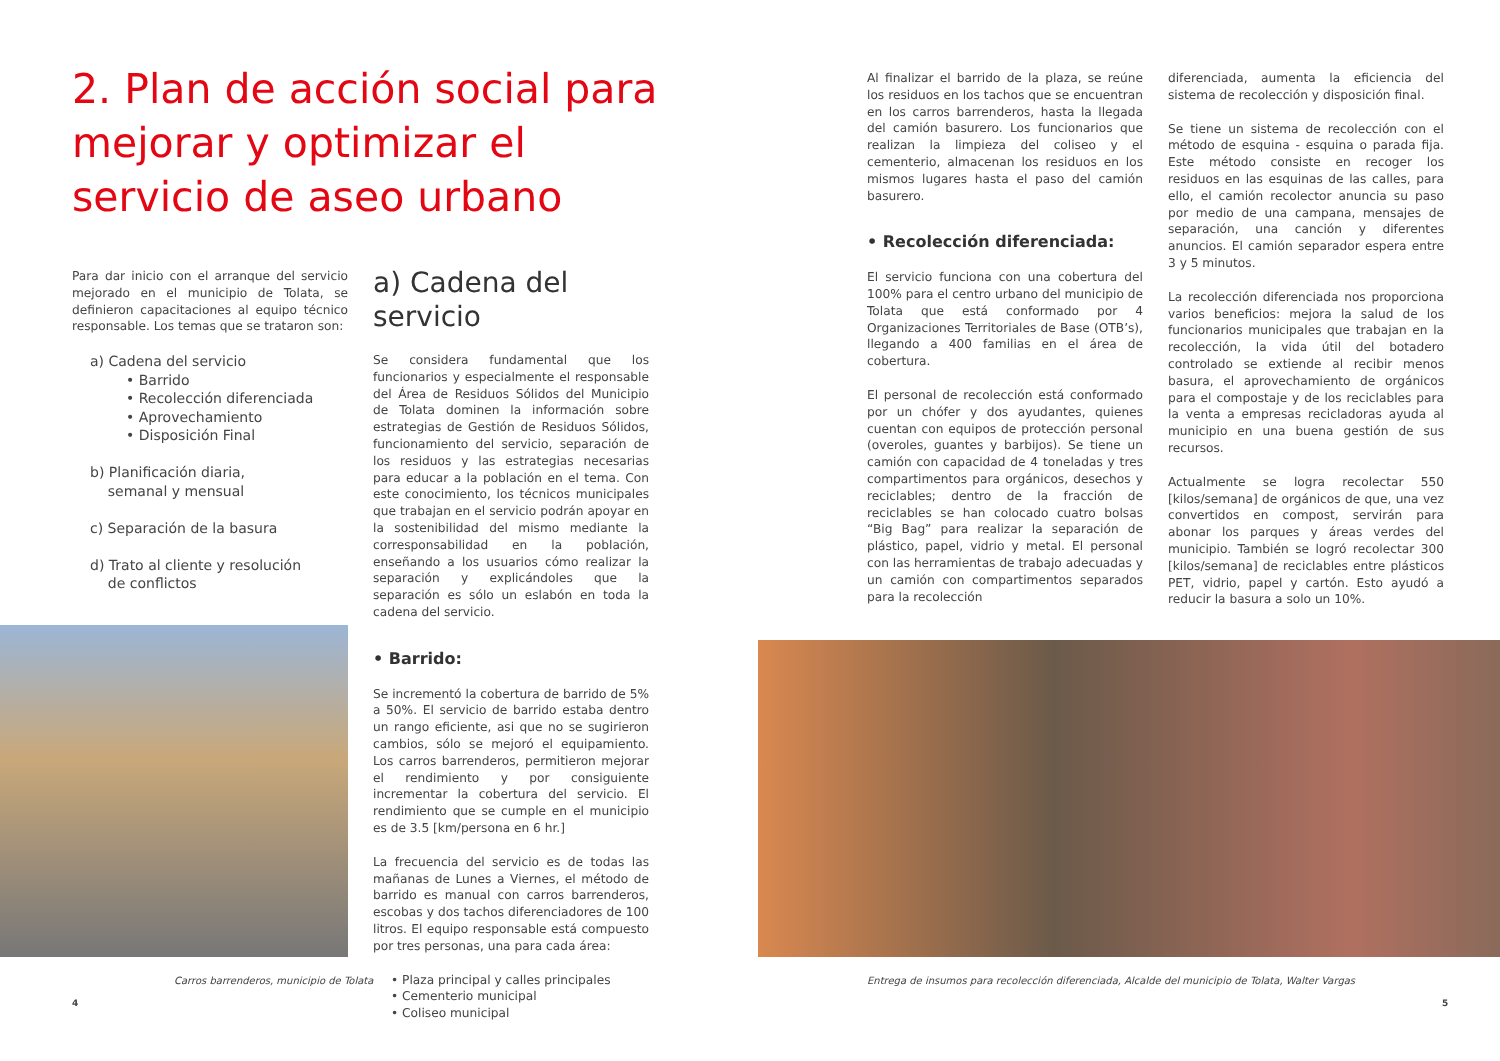2. Plan de acción social para mejorar y optimizar el servicio de aseo urbano
Para dar inicio con el arranque del servicio mejorado en el municipio de Tolata, se definieron capacitaciones al equipo técnico responsable. Los temas que se trataron son:
a) Cadena del servicio
• Barrido
• Recolección diferenciada
• Aprovechamiento
• Disposición Final
b) Planificación diaria,
semanal y mensual
c) Separación de la basura
d) Trato al cliente y resolución
de conflictos
Carros barrenderos, municipio de Tolata
a) Cadena del servicio
Se considera fundamental que los funcionarios y especialmente el responsable del Área de Residuos Sólidos del Municipio de Tolata dominen la información sobre estrategias de Gestión de Residuos Sólidos, funcionamiento del servicio, separación de los residuos y las estrategias necesarias para educar a la población en el tema. Con este conocimiento, los técnicos municipales que trabajan en el servicio podrán apoyar en la sostenibilidad del mismo mediante la corresponsabilidad en la población, enseñando a los usuarios cómo realizar la separación y explicándoles que la separación es sólo un eslabón en toda la cadena del servicio.
• Barrido:
Se incrementó la cobertura de barrido de 5% a 50%. El servicio de barrido estaba dentro un rango eficiente, asi que no se sugirieron cambios, sólo se mejoró el equipamiento. Los carros barrenderos, permitieron mejorar el rendimiento y por consiguiente incrementar la cobertura del servicio. El rendimiento que se cumple en el municipio es de 3.5 [km/persona en 6 hr.]
La frecuencia del servicio es de todas las mañanas de Lunes a Viernes, el método de barrido es manual con carros barrenderos, escobas y dos tachos diferenciadores de 100 litros. El equipo responsable está compuesto por tres personas, una para cada área:
• Plaza principal y calles principales
• Cementerio municipal
• Coliseo municipal
4
Al finalizar el barrido de la plaza, se reúne los residuos en los tachos que se encuentran en los carros barrenderos, hasta la llegada del camión basurero. Los funcionarios que realizan la limpieza del coliseo y el cementerio, almacenan los residuos en los mismos lugares hasta el paso del camión basurero.
• Recolección diferenciada:
El servicio funciona con una cobertura del 100% para el centro urbano del municipio de Tolata que está conformado por 4 Organizaciones Territoriales de Base (OTB’s), llegando a 400 familias en el área de cobertura.
El personal de recolección está conformado por un chófer y dos ayudantes, quienes cuentan con equipos de protección personal (overoles, guantes y barbijos). Se tiene un camión con capacidad de 4 toneladas y tres compartimentos para orgánicos, desechos y reciclables; dentro de la fracción de reciclables se han colocado cuatro bolsas “Big Bag” para realizar la separación de plástico, papel, vidrio y metal. El personal con las herramientas de trabajo adecuadas y un camión con compartimentos separados para la recolección
diferenciada, aumenta la eficiencia del sistema de recolección y disposición final.
Se tiene un sistema de recolección con el método de esquina - esquina o parada fija. Este método consiste en recoger los residuos en las esquinas de las calles, para ello, el camión recolector anuncia su paso por medio de una campana, mensajes de separación, una canción y diferentes anuncios. El camión separador espera entre 3 y 5 minutos.
La recolección diferenciada nos proporciona varios beneficios: mejora la salud de los funcionarios municipales que trabajan en la recolección, la vida útil del botadero controlado se extiende al recibir menos basura, el aprovechamiento de orgánicos para el compostaje y de los reciclables para la venta a empresas recicladoras ayuda al municipio en una buena gestión de sus recursos.
Actualmente se logra recolectar 550 [kilos/semana] de orgánicos de que, una vez convertidos en compost, servirán para abonar los parques y áreas verdes del municipio. También se logró recolectar 300 [kilos/semana] de reciclables entre plásticos PET, vidrio, papel y cartón. Esto ayudó a reducir la basura a solo un 10%.
Entrega de insumos para recolección diferenciada, Alcalde del municipio de Tolata, Walter Vargas
5